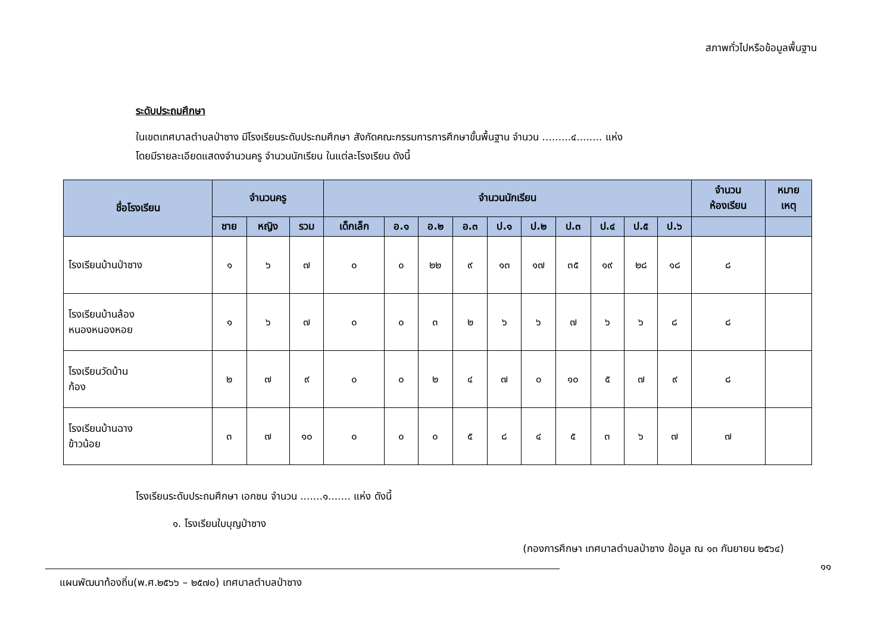สภาพทั่วไปหรือข้อมูลพื้นฐาน
ระดับประถมศึกษา
ในเขตเทศบาลตำบลป่าซาง มีโรงเรียนระดับประถมศึกษา สังกัดคณะกรรมการการศึกษาขั้นพื้นฐาน จำนวน .........๔........ แห่ง
โดยมีรายละเอียดแสดงจำนวนครู จำนวนนักเรียน ในแต่ละโรงเรียน ดังนี้
| ชื่อโรงเรียน | จำนวนครู | | | จำนวนนักเรียน | | | | | | | | | | จำนวน ห้องเรียน | หมาย เหตุ |
| --- | --- | --- | --- | --- | --- | --- | --- | --- | --- | --- | --- | --- | --- | --- | --- |
| | ชาย | หญิง | รวม | เด็กเล็ก | อ.๑ | อ.๒ | อ.๓ | ป.๑ | ป.๒ | ป.๓ | ป.๔ | ป.๕ | ป.๖ | | |
| โรงเรียนบ้านป่าซาง | ๑ | ๖ | ๗ | ๐ | ๐ | ๒๒ | ๙ | ๑๓ | ๑๗ | ๓๕ | ๑๙ | ๒๘ | ๑๘ | ๘ | |
| โรงเรียนบ้านล้อง หนองหนองหอย | ๑ | ๖ | ๗ | ๐ | ๐ | ๓ | ๒ | ๖ | ๖ | ๗ | ๖ | ๖ | ๘ | ๘ | |
| โรงเรียนวัดบ้าน ก้อง | ๒ | ๗ | ๙ | ๐ | ๐ | ๒ | ๔ | ๗ | ๐ | ๑๐ | ๕ | ๗ | ๙ | ๘ | |
| โรงเรียนบ้านฉาง ข้าวน้อย | ๓ | ๗ | ๑๐ | ๐ | ๐ | ๐ | ๕ | ๘ | ๔ | ๕ | ๓ | ๖ | ๗ | ๗ | |
โรงเรียนระดับประถมศึกษา เอกชน จำนวน .......๑....... แห่ง ดังนี้
๑. โรงเรียนใบบุญป่าซาง
(กองการศึกษา เทศบาลตำบลป่าซาง ข้อมูล ณ ๑๓ กันยายน ๒๕๖๔)
แผนพัฒนาท้องถิ่น(พ.ศ.๒๕๖๖ – ๒๕๗๐) เทศบาลตำบลป่าซาง
๑๑